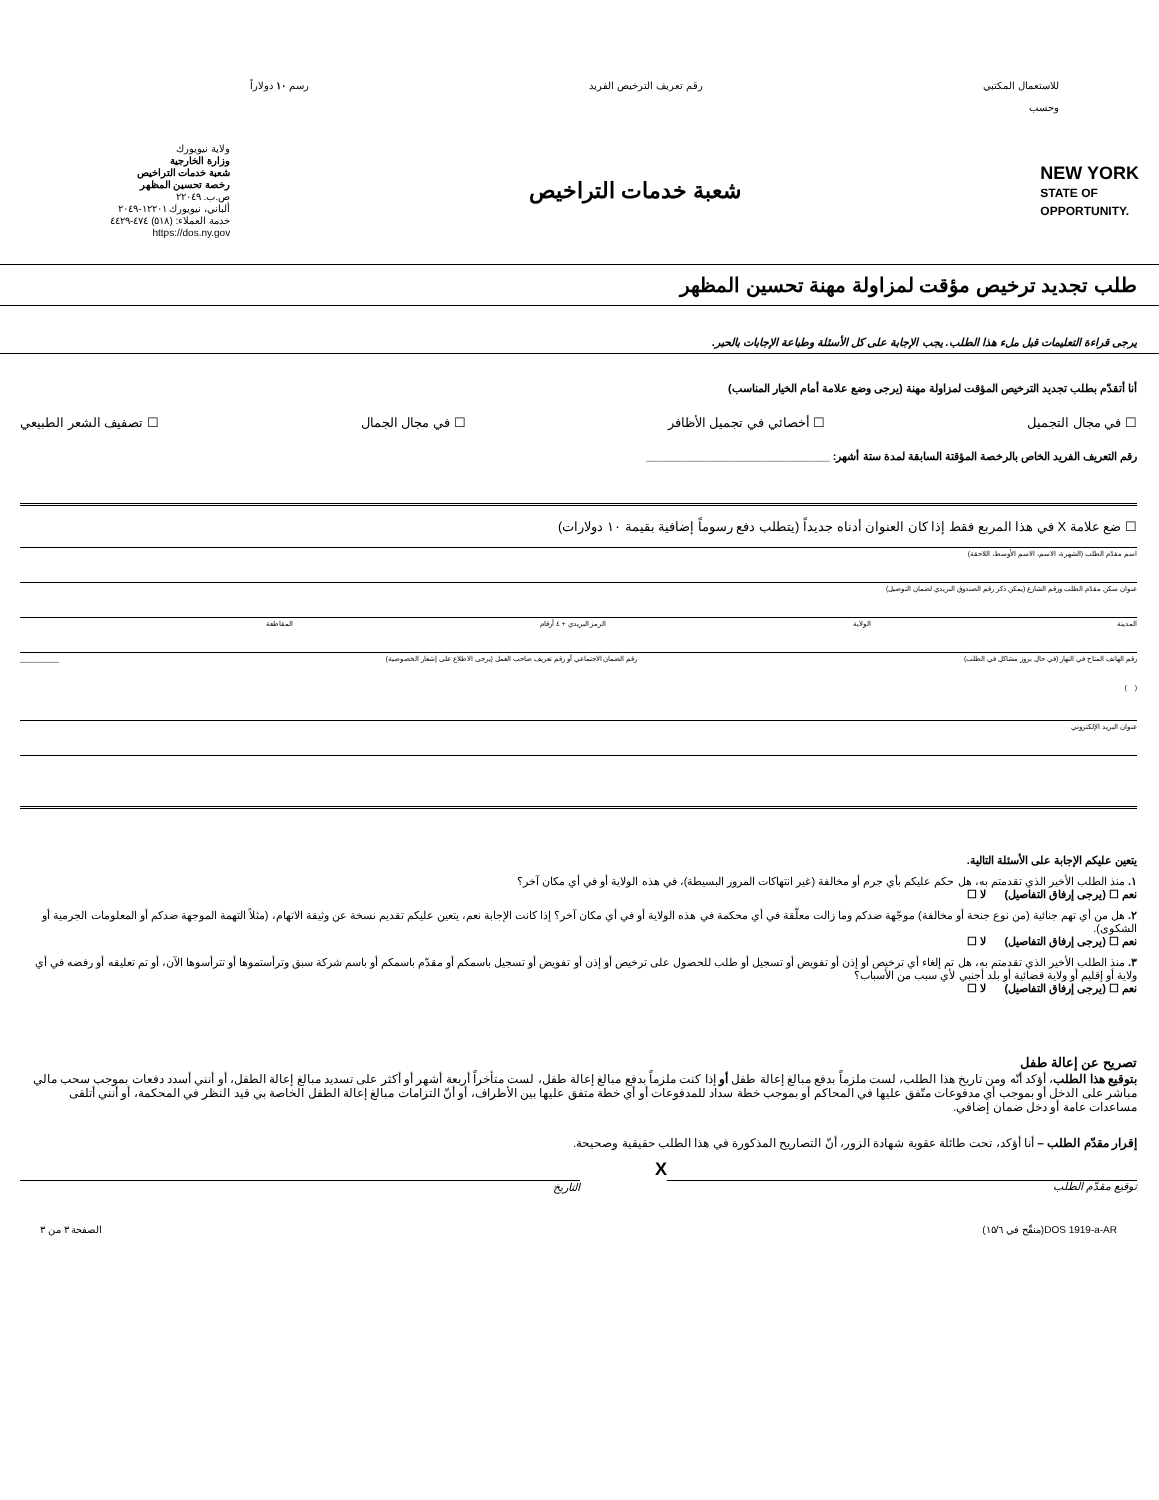للاستعمال المكتبي
وحسب رقم تعريف الترخيص الفريد رسم ١٠ دولاراً
NEW YORK
STATE OF
OPPORTUNITY.
شعبة خدمات التراخيص
ولاية نيويورك
وزارة الخارجية
شعبة خدمات التراخيص
رخصة تحسين المظهر
ص.ب. ٢٢٠٤٩
ألباني، نيويورك ١٢٢٠١-٢٠٤٩
خدمة العملاء: (٥١٨) ٤٧٤-٤٤٢٩
https://dos.ny.gov
طلب تجديد ترخيص مؤقت لمزاولة مهنة تحسين المظهر
يرجى قراءة التعليمات قبل ملء هذا الطلب. يجب الإجابة على كل الأسئلة وطباعة الإجابات بالحبر.
أنا أتقدّم بطلب تجديد الترخيص المؤقت لمزاولة مهنة (يرجى وضع علامة أمام الخيار المناسب)
☐ في مجال التجميل ☐ أخصائي في تجميل الأظافر ☐ في مجال الجمال ☐ تصفيف الشعر الطبيعي
رقم التعريف الفريد الخاص بالرخصة المؤقتة السابقة لمدة ستة أشهر: ______________________________
☐ ضع علامة X في هذا المربع فقط إذا كان العنوان أدناه جديداً (يتطلب دفع رسوماً إضافية بقيمة ١٠ دولارات)
اسم مقدّم الطلب (الشهرة، الاسم، الاسم الأوسط، اللاحقة)
عنوان سكن مقدّم الطلب ورقم الشارع (يمكن ذكر رقم الصندوق البريدي لضمان التوصيل)
المدينة الولاية الرمز البريدي + ٤ أرقام المقاطعة
رقم الهاتف المتاح في النهار (في حال بروز مشاكل في الطلب)
( ) رقم الضمان الاجتماعي أو رقم تعريف صاحب العمل (يرجى الاطلاع على إشعار الخصوصية) __________
عنوان البريد الإلكتروني
يتعين عليكم الإجابة على الأسئلة التالية.
١. منذ الطلب الأخير الذي تقدمتم به، هل حكم عليكم بأي جرم أو مخالفة (غير انتهاكات المرور البسيطة)، في هذه الولاية أو في أي مكان آخر؟
نعم ☐ (يرجى إرفاق التفاصيل) لا ☐
٢. هل من أي تهم جنائية (من نوع جنحة أو مخالفة) موجّهة ضدكم وما زالت معلّقة في أي محكمة في هذه الولاية أو في أي مكان آخر؟ إذا كانت الإجابة نعم، يتعين عليكم تقديم نسخة عن وثيقة الاتهام، (مثلاً التهمة الموجهة ضدكم أو المعلومات الجرمية أو الشكوى).
نعم ☐ (يرجى إرفاق التفاصيل) لا ☐
٣. منذ الطلب الأخير الذي تقدمتم به، هل تم إلغاء أي ترخيص أو إذن أو تفويض أو تسجيل أو طلب للحصول على ترخيص أو إذن أو تفويض أو تسجيل باسمكم أو مقدّم باسمكم أو باسم شركة سبق وترأستموها أو تترأسوها الآن، أو تم تعليقه أو رفضه في أي ولاية أو إقليم أو ولاية قضائية أو بلد أجنبي لأي سبب من الأسباب؟
نعم ☐ (يرجى إرفاق التفاصيل) لا ☐
تصريح عن إعالة طفل
بتوقيع هذا الطلب، أؤكد أنّه ومن تاريخ هذا الطلب، لست ملزماً بدفع مبالغ إعالة طفل أو إذا كنت ملزماً بدفع مبالغ إعالة طفل، لست متأخراً أربعة أشهر أو أكثر على تسديد مبالغ إعالة الطفل، أو أنني أسدد دفعات بموجب سحب مالي مباشر على الدخل أو بموجب أي مدفوعات متّفق عليها في المحاكم أو بموجب خطة سداد للمدفوعات أو أي خطة متفق عليها بين الأطراف، أو أنّ التزامات مبالغ إعالة الطفل الخاصة بي قيد النظر في المحكمة، أو أنني أتلقى مساعدات عامة أو دخل ضمان إضافي.
إقرار مقدّم الطلب – أنا أؤكد، تحت طائلة عقوبة شهادة الزور، أنّ التصاريح المذكورة في هذا الطلب حقيقية وصحيحة.
Xتوقيع مقدّم الطلب التاريخ
DOS 1919-a-AR(منقّح في ١٥/٦) الصفحة ٣ من ٣